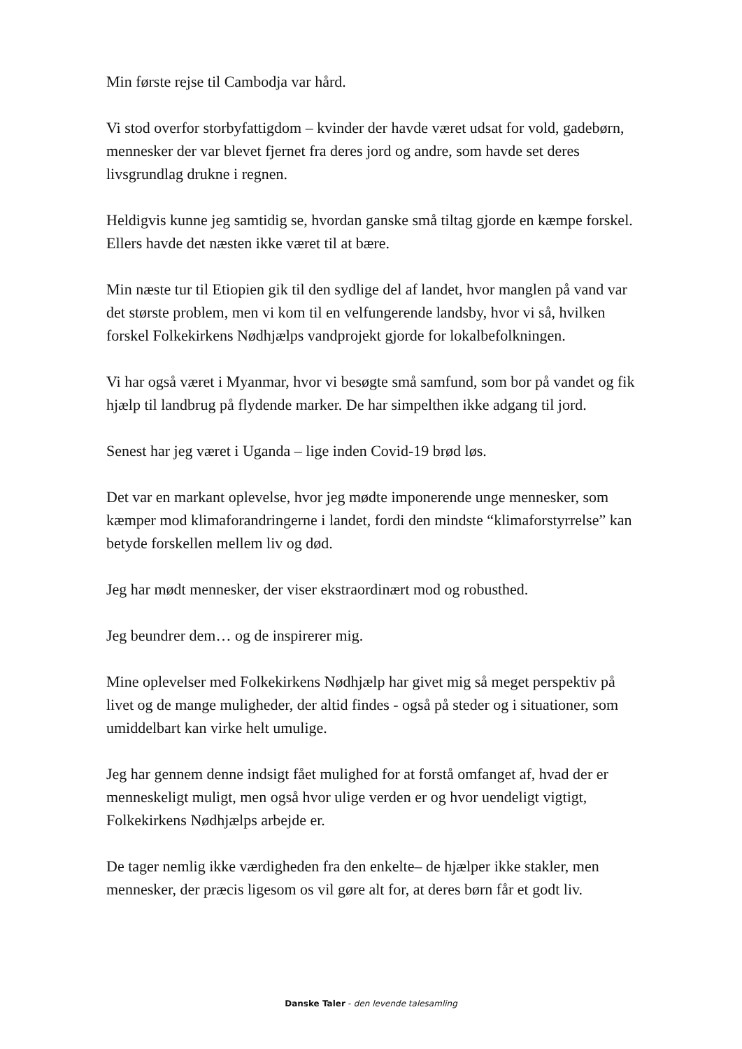Min første rejse til Cambodja var hård.
Vi stod overfor storbyfattigdom – kvinder der havde været udsat for vold, gadebørn, mennesker der var blevet fjernet fra deres jord og andre, som havde set deres livsgrundlag drukne i regnen.
Heldigvis kunne jeg samtidig se, hvordan ganske små tiltag gjorde en kæmpe forskel. Ellers havde det næsten ikke været til at bære.
Min næste tur til Etiopien gik til den sydlige del af landet, hvor manglen på vand var det største problem, men vi kom til en velfungerende landsby, hvor vi så, hvilken forskel Folkekirkens Nødhjælps vandprojekt gjorde for lokalbefolkningen.
Vi har også været i Myanmar, hvor vi besøgte små samfund, som bor på vandet og fik hjælp til landbrug på flydende marker. De har simpelthen ikke adgang til jord.
Senest har jeg været i Uganda – lige inden Covid-19 brød løs.
Det var en markant oplevelse, hvor jeg mødte imponerende unge mennesker, som kæmper mod klimaforandringerne i landet, fordi den mindste “klimaforstyrrelse” kan betyde forskellen mellem liv og død.
Jeg har mødt mennesker, der viser ekstraordinært mod og robusthed.
Jeg beundrer dem… og de inspirerer mig.
Mine oplevelser med Folkekirkens Nødhjælp har givet mig så meget perspektiv på livet og de mange muligheder, der altid findes - også på steder og i situationer, som umiddelbart kan virke helt umulige.
Jeg har gennem denne indsigt fået mulighed for at forstå omfanget af, hvad der er menneskeligt muligt, men også hvor ulige verden er og hvor uendeligt vigtigt, Folkekirkens Nødhjælps arbejde er.
De tager nemlig ikke værdigheden fra den enkelte– de hjælper ikke stakler, men mennesker, der præcis ligesom os vil gøre alt for, at deres børn får et godt liv.
Danske Taler - den levende talesamling